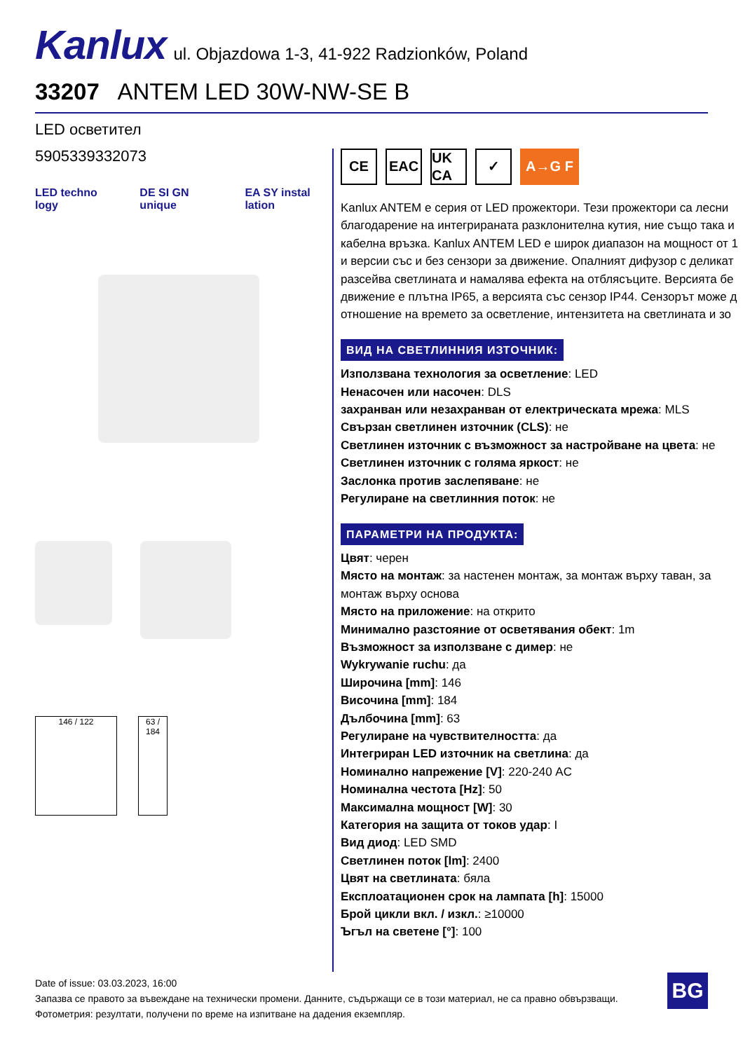Kanlux ul. Objazdowa 1-3, 41-922 Radzionków, Poland
33207 ANTEM LED 30W-NW-SE B
LED осветител
5905339332073
LED techno logy DE SI GN unique EA SY instal lation
146 / 122 63 / 184
CE EAC UK CA ✓ A→G F
Kanlux ANTEM е серия от LED прожектори. Тези прожектори са лесни
благодарение на интегрираната разклонителна кутия, ние също така и
кабелна връзка. Kanlux ANTEM LED е широк диапазон на мощност от 1
и версии със и без сензори за движение. Опалният дифузор с деликат
разсейва светлината и намалява ефекта на отблясъците. Версията бе
движение е плътна IP65, а версията със сензор IP44. Сензорът може д
отношение на времето за осветление, интензитета на светлината и зо
ВИД НА СВЕТЛИННИЯ ИЗТОЧНИК:
Използвана технология за осветление: LED
Ненасочен или насочен: DLS
захранван или незахранван от електрическата мрежа: MLS
Свързан светлинен източник (CLS): не
Светлинен източник с възможност за настройване на цвета: не
Светлинен източник с голяма яркост: не
Заслонка против заслепяване: не
Регулиране на светлинния поток: не
ПАРАМЕТРИ НА ПРОДУКТА:
Цвят: черен
Място на монтаж: за настенен монтаж, за монтаж върху таван, за монтаж върху основа
Място на приложение: на открито
Минимално разстояние от осветявания обект: 1m
Възможност за използване с димер: не
Wykrywanie ruchu: да
Широчина [mm]: 146
Височина [mm]: 184
Дълбочина [mm]: 63
Регулиране на чувствителността: да
Интегриран LED източник на светлина: да
Номинално напрежение [V]: 220-240 AC
Номинална честота [Hz]: 50
Максимална мощност [W]: 30
Категория на защита от токов удар: I
Вид диод: LED SMD
Светлинен поток [lm]: 2400
Цвят на светлината: бяла
Експлоатационен срок на лампата [h]: 15000
Брой цикли вкл. / изкл.: ≥10000
Ъгъл на светене [°]: 100
Date of issue: 03.03.2023, 16:00
Запазва се правото за въвеждане на технически промени. Данните, съдържащи се в този материал, не са правно обвързващи.
Фотометрия: резултати, получени по време на изпитване на дадения екземпляр.
BG